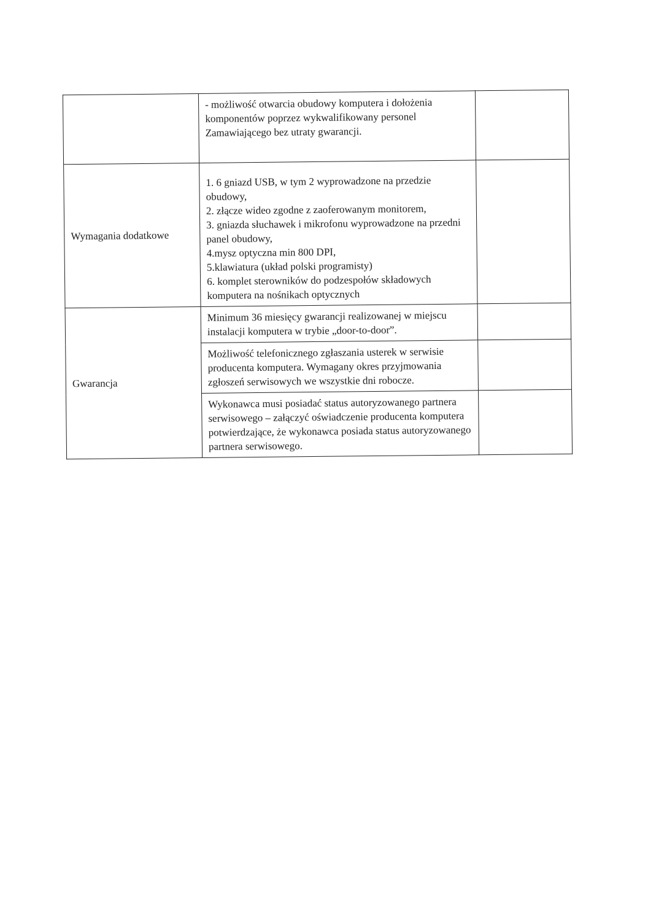| | - możliwość otwarcia obudowy komputera i dołożenia komponentów poprzez wykwalifikowany personel Zamawiającego bez utraty gwarancji. | |
| Wymagania dodatkowe | 1. 6 gniazd USB, w tym 2 wyprowadzone na przedzie obudowy, 2. złącze wideo zgodne z zaoferowanym monitorem, 3. gniazda słuchawek i mikrofonu wyprowadzone na przedni panel obudowy, 4.mysz optyczna min 800 DPI, 5.klawiatura (układ polski programisty) 6. komplet sterowników do podzespołów składowych komputera na nośnikach optycznych | |
| Gwarancja | Minimum 36 miesięcy gwarancji realizowanej w miejscu instalacji komputera w trybie „door-to-door”. | |
| | Możliwość telefonicznego zgłaszania usterek w serwisie producenta komputera. Wymagany okres przyjmowania zgłoszeń serwisowych we wszystkie dni robocze. | |
| | Wykonawca musi posiadać status autoryzowanego partnera serwisowego – załączyć oświadczenie producenta komputera potwierdzające, że wykonawca posiada status autoryzowanego partnera serwisowego. | |